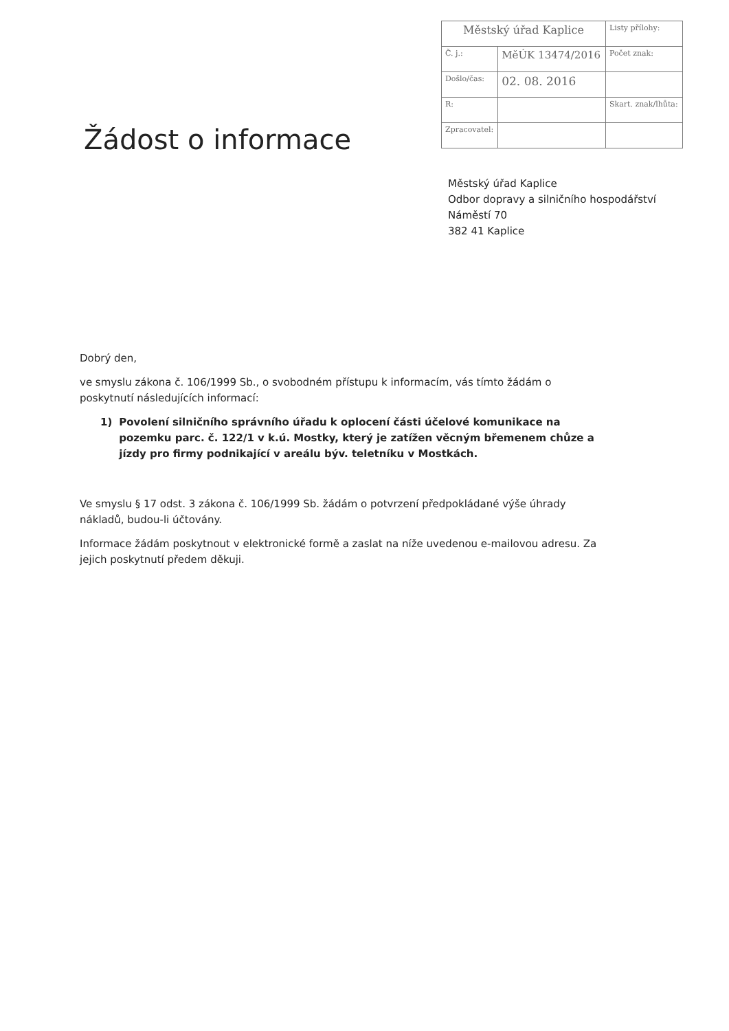| Městský úřad Kaplice | | Listy přílohy: |
| Č. j.: | MěÚK 13474/2016 | Počet znak: |
| Došlo/čas: | 02. 08. 2016 | |
| R: | | Skart. znak/lhůta: |
| Zpracovatel: | | |
Žádost o informace
Městský úřad Kaplice
Odbor dopravy a silničního hospodářství
Náměstí 70
382 41 Kaplice
Dobrý den,
ve smyslu zákona č. 106/1999 Sb., o svobodném přístupu k informacím, vás tímto žádám o poskytnutí následujících informací:
1) Povolení silničního správního úřadu k oplocení části účelové komunikace na pozemku parc. č. 122/1 v k.ú. Mostky, který je zatížen věcným břemenem chůze a jízdy pro firmy podnikající v areálu býv. teletníku v Mostkách.
Ve smyslu § 17 odst. 3 zákona č. 106/1999 Sb. žádám o potvrzení předpokládané výše úhrady nákladů, budou-li účtovány.
Informace žádám poskytnout v elektronické formě a zaslat na níže uvedenou e-mailovou adresu. Za jejich poskytnutí předem děkuji.